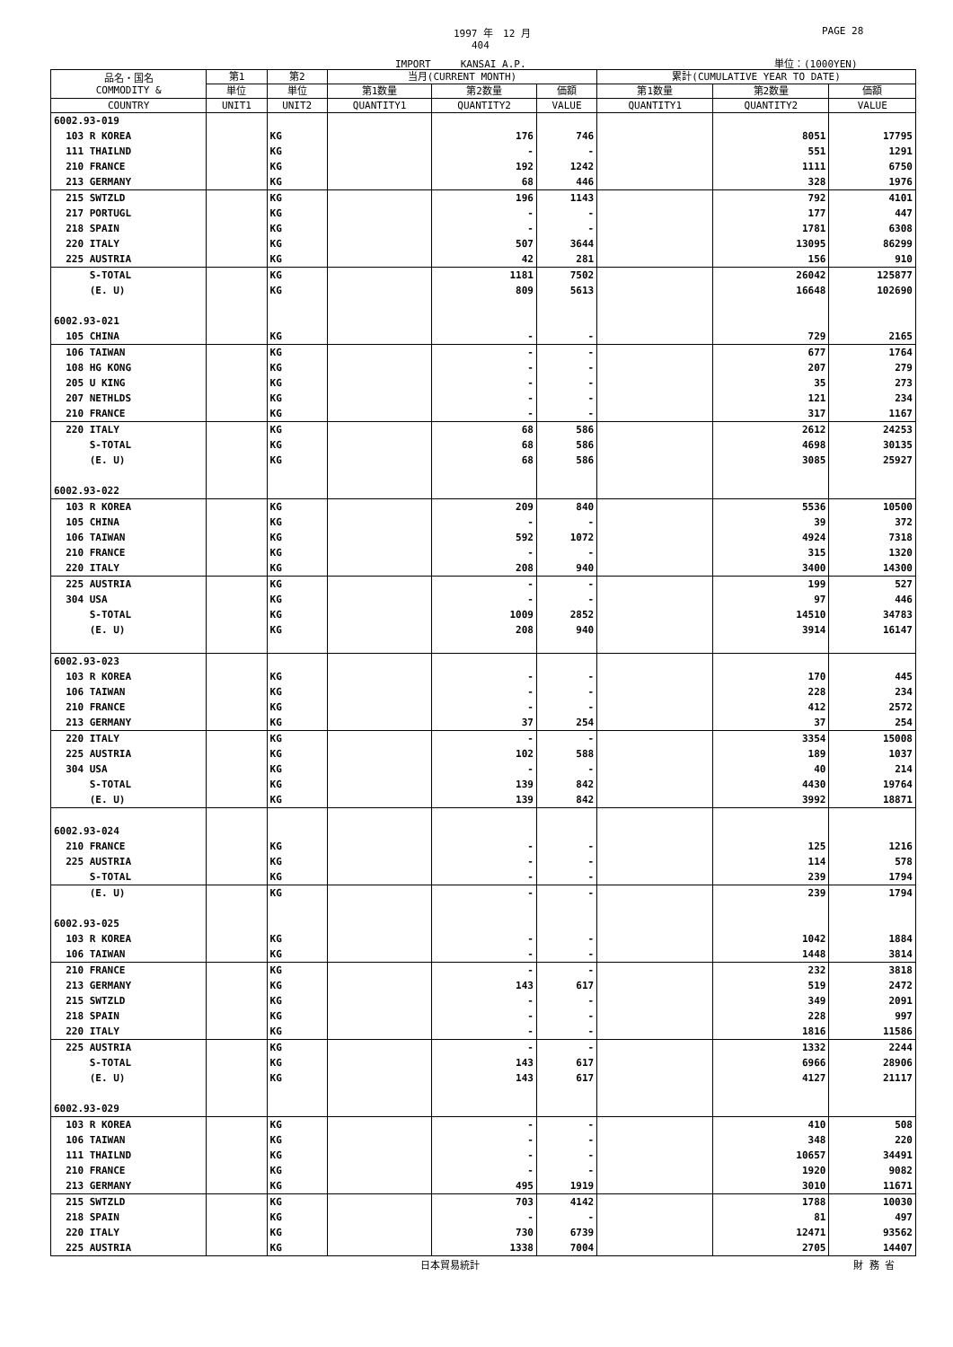1997 年　12 月 PAGE 28
404
IMPORT　　　KANSAI A.P. 単位：(1000YEN)
| 品名・国名 COMMODITY & | 第1 | 第2 | 当月(CURRENT MONTH) | | | 累計(CUMULATIVE YEAR TO DATE) | | |
| --- | --- | --- | --- | --- | --- | --- | --- | --- |
| | 単位 | 単位 | 第1数量 | 第2数量 | 価額 | 第1数量 | 第2数量 | 価額 |
| COUNTRY | UNIT1 | UNIT2 | QUANTITY1 | QUANTITY2 | VALUE | QUANTITY1 | QUANTITY2 | VALUE |
| 6002.93-019 | | | | | | | | |
| 103 R KOREA | | KG | | 176 | 746 | | 8051 | 17795 |
| 111 THAILND | | KG | | - | - | | 551 | 1291 |
| 210 FRANCE | | KG | | 192 | 1242 | | 1111 | 6750 |
| 213 GERMANY | | KG | | 68 | 446 | | 328 | 1976 |
| 215 SWTZLD | | KG | | 196 | 1143 | | 792 | 4101 |
| 217 PORTUGL | | KG | | - | - | | 177 | 447 |
| 218 SPAIN | | KG | | - | - | | 1781 | 6308 |
| 220 ITALY | | KG | | 507 | 3644 | | 13095 | 86299 |
| 225 AUSTRIA | | KG | | 42 | 281 | | 156 | 910 |
| S-TOTAL | | KG | | 1181 | 7502 | | 26042 | 125877 |
| (E. U) | | KG | | 809 | 5613 | | 16648 | 102690 |
| 6002.93-021 | | | | | | | | |
| 105 CHINA | | KG | | - | - | | 729 | 2165 |
| 106 TAIWAN | | KG | | - | - | | 677 | 1764 |
| 108 HG KONG | | KG | | - | - | | 207 | 279 |
| 205 U KING | | KG | | - | - | | 35 | 273 |
| 207 NETHLDS | | KG | | - | - | | 121 | 234 |
| 210 FRANCE | | KG | | - | - | | 317 | 1167 |
| 220 ITALY | | KG | | 68 | 586 | | 2612 | 24253 |
| S-TOTAL | | KG | | 68 | 586 | | 4698 | 30135 |
| (E. U) | | KG | | 68 | 586 | | 3085 | 25927 |
| 6002.93-022 | | | | | | | | |
| 103 R KOREA | | KG | | 209 | 840 | | 5536 | 10500 |
| 105 CHINA | | KG | | - | - | | 39 | 372 |
| 106 TAIWAN | | KG | | 592 | 1072 | | 4924 | 7318 |
| 210 FRANCE | | KG | | - | - | | 315 | 1320 |
| 220 ITALY | | KG | | 208 | 940 | | 3400 | 14300 |
| 225 AUSTRIA | | KG | | - | - | | 199 | 527 |
| 304 USA | | KG | | - | - | | 97 | 446 |
| S-TOTAL | | KG | | 1009 | 2852 | | 14510 | 34783 |
| (E. U) | | KG | | 208 | 940 | | 3914 | 16147 |
| 6002.93-023 | | | | | | | | |
| 103 R KOREA | | KG | | - | - | | 170 | 445 |
| 106 TAIWAN | | KG | | - | - | | 228 | 234 |
| 210 FRANCE | | KG | | - | - | | 412 | 2572 |
| 213 GERMANY | | KG | | 37 | 254 | | 37 | 254 |
| 220 ITALY | | KG | | - | - | | 3354 | 15008 |
| 225 AUSTRIA | | KG | | 102 | 588 | | 189 | 1037 |
| 304 USA | | KG | | - | - | | 40 | 214 |
| S-TOTAL | | KG | | 139 | 842 | | 4430 | 19764 |
| (E. U) | | KG | | 139 | 842 | | 3992 | 18871 |
| 6002.93-024 | | | | | | | | |
| 210 FRANCE | | KG | | - | - | | 125 | 1216 |
| 225 AUSTRIA | | KG | | - | - | | 114 | 578 |
| S-TOTAL | | KG | | - | - | | 239 | 1794 |
| (E. U) | | KG | | - | - | | 239 | 1794 |
| 6002.93-025 | | | | | | | | |
| 103 R KOREA | | KG | | - | - | | 1042 | 1884 |
| 106 TAIWAN | | KG | | - | - | | 1448 | 3814 |
| 210 FRANCE | | KG | | - | - | | 232 | 3818 |
| 213 GERMANY | | KG | | 143 | 617 | | 519 | 2472 |
| 215 SWTZLD | | KG | | - | - | | 349 | 2091 |
| 218 SPAIN | | KG | | - | - | | 228 | 997 |
| 220 ITALY | | KG | | - | - | | 1816 | 11586 |
| 225 AUSTRIA | | KG | | - | - | | 1332 | 2244 |
| S-TOTAL | | KG | | 143 | 617 | | 6966 | 28906 |
| (E. U) | | KG | | 143 | 617 | | 4127 | 21117 |
| 6002.93-029 | | | | | | | | |
| 103 R KOREA | | KG | | - | - | | 410 | 508 |
| 106 TAIWAN | | KG | | - | - | | 348 | 220 |
| 111 THAILND | | KG | | - | - | | 10657 | 34491 |
| 210 FRANCE | | KG | | - | - | | 1920 | 9082 |
| 213 GERMANY | | KG | | 495 | 1919 | | 3010 | 11671 |
| 215 SWTZLD | | KG | | 703 | 4142 | | 1788 | 10030 |
| 218 SPAIN | | KG | | - | - | | 81 | 497 |
| 220 ITALY | | KG | | 730 | 6739 | | 12471 | 93562 |
| 225 AUSTRIA | | KG | | 1338 | 7004 | | 2705 | 14407 |
日本貿易統計 財 務 省